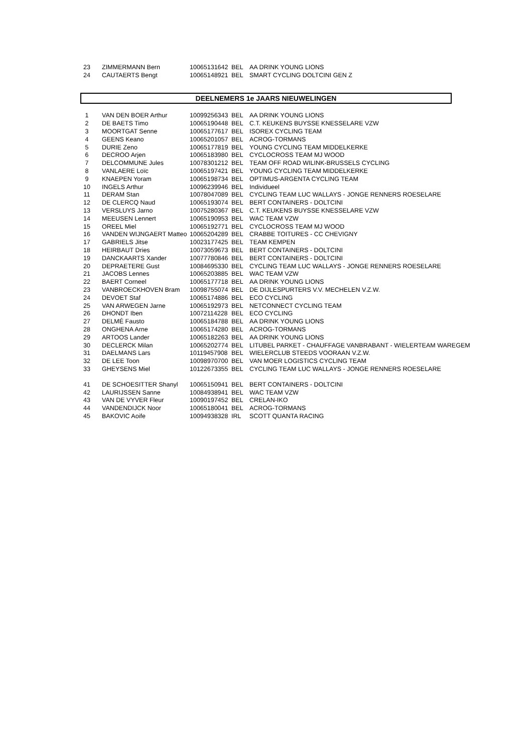| 23 | ZIMMERMANN Bern | 10065131642 | BEL | AA DRINK YOUNG LIONS |
| 24 | CAUTAERTS Bengt | 10065148921 | BEL | SMART CYCLING DOLTCINI GEN Z |
DEELNEMERS 1e JAARS NIEUWELINGEN
| 1 | VAN DEN BOER Arthur | 10099256343 | BEL | AA DRINK YOUNG LIONS |
| 2 | DE BAETS Timo | 10065190448 | BEL | C.T. KEUKENS BUYSSE KNESSELARE VZW |
| 3 | MOORTGAT Senne | 10065177617 | BEL | ISOREX CYCLING TEAM |
| 4 | GEENS Keano | 10065201057 | BEL | ACROG-TORMANS |
| 5 | DURIE Zeno | 10065177819 | BEL | YOUNG CYCLING TEAM MIDDELKERKE |
| 6 | DECROO Arjen | 10065183980 | BEL | CYCLOCROSS TEAM MJ WOOD |
| 7 | DELCOMMUNE Jules | 10078301212 | BEL | TEAM OFF ROAD WILINK-BRUSSELS CYCLING |
| 8 | VANLAERE Loïc | 10065197421 | BEL | YOUNG CYCLING TEAM MIDDELKERKE |
| 9 | KNAEPEN Yoram | 10065198734 | BEL | OPTIMUS-ARGENTA CYCLING TEAM |
| 10 | INGELS Arthur | 10096239946 | BEL | Individueel |
| 11 | DERAM Stan | 10078047089 | BEL | CYCLING TEAM LUC WALLAYS - JONGE RENNERS ROESELARE |
| 12 | DE CLERCQ Naud | 10065193074 | BEL | BERT CONTAINERS - DOLTCINI |
| 13 | VERSLUYS Jarno | 10075280367 | BEL | C.T. KEUKENS BUYSSE KNESSELARE VZW |
| 14 | MEEUSEN Lennert | 10065190953 | BEL | WAC TEAM VZW |
| 15 | OREEL Miel | 10065192771 | BEL | CYCLOCROSS TEAM MJ WOOD |
| 16 | VANDEN WIJNGAERT Matteo | 10065204289 | BEL | CRABBE TOITURES - CC CHEVIGNY |
| 17 | GABRIELS Jitse | 10023177425 | BEL | TEAM KEMPEN |
| 18 | HEIRBAUT Dries | 10073059673 | BEL | BERT CONTAINERS - DOLTCINI |
| 19 | DANCKAARTS Xander | 10077780846 | BEL | BERT CONTAINERS - DOLTCINI |
| 20 | DEPRAETERE Gust | 10084695330 | BEL | CYCLING TEAM LUC WALLAYS - JONGE RENNERS ROESELARE |
| 21 | JACOBS Lennes | 10065203885 | BEL | WAC TEAM VZW |
| 22 | BAERT Corneel | 10065177718 | BEL | AA DRINK YOUNG LIONS |
| 23 | VANBROECKHOVEN Bram | 10098755074 | BEL | DE DIJLESPURTERS V.V. MECHELEN V.Z.W. |
| 24 | DEVOET Staf | 10065174886 | BEL | ECO CYCLING |
| 25 | VAN ARWEGEN Jarne | 10065192973 | BEL | NETCONNECT CYCLING TEAM |
| 26 | DHONDT Iben | 10072114228 | BEL | ECO CYCLING |
| 27 | DELMÉ Fausto | 10065184788 | BEL | AA DRINK YOUNG LIONS |
| 28 | ONGHENA Arne | 10065174280 | BEL | ACROG-TORMANS |
| 29 | ARTOOS Lander | 10065182263 | BEL | AA DRINK YOUNG LIONS |
| 30 | DECLERCK Milan | 10065202774 | BEL | LITUBEL PARKET - CHAUFFAGE VANBRABANT - WIELERTEAM WAREGEM |
| 31 | DAELMANS Lars | 10119457908 | BEL | WIELERCLUB STEEDS VOORAAN V.Z.W. |
| 32 | DE LEE Toon | 10098970700 | BEL | VAN MOER LOGISTICS CYCLING TEAM |
| 33 | GHEYSENS Miel | 10122673355 | BEL | CYCLING TEAM LUC WALLAYS - JONGE RENNERS ROESELARE |
| 41 | DE SCHOESITTER Shanyl | 10065150941 | BEL | BERT CONTAINERS - DOLTCINI |
| 42 | LAURIJSSEN Sanne | 10084938941 | BEL | WAC TEAM VZW |
| 43 | VAN DE VYVER Fleur | 10090197452 | BEL | CRELAN-IKO |
| 44 | VANDENDIJCK Noor | 10065180041 | BEL | ACROG-TORMANS |
| 45 | BAKOVIC Aoife | 10094938328 | IRL | SCOTT QUANTA RACING |